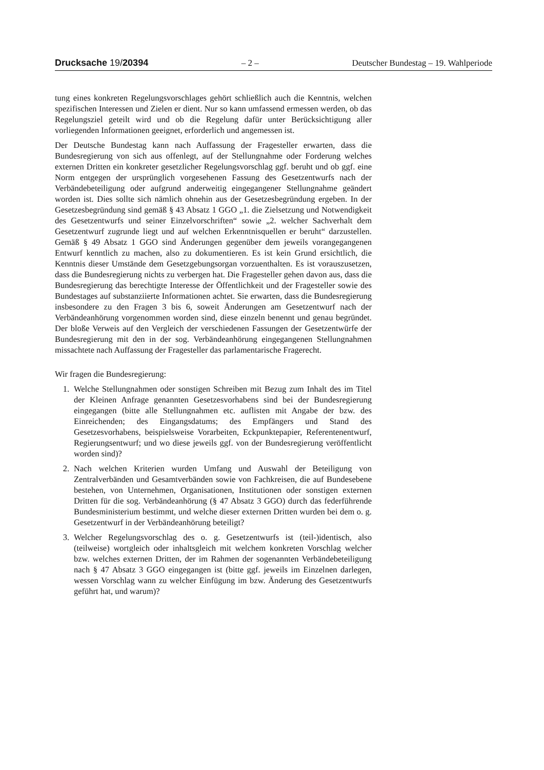Drucksache 19/20394 – 2 – Deutscher Bundestag – 19. Wahlperiode
tung eines konkreten Regelungsvorschlages gehört schließlich auch die Kenntnis, welchen spezifischen Interessen und Zielen er dient. Nur so kann umfassend ermessen werden, ob das Regelungsziel geteilt wird und ob die Regelung dafür unter Berücksichtigung aller vorliegenden Informationen geeignet, erforderlich und angemessen ist.
Der Deutsche Bundestag kann nach Auffassung der Fragesteller erwarten, dass die Bundesregierung von sich aus offenlegt, auf der Stellungnahme oder Forderung welches externen Dritten ein konkreter gesetzlicher Regelungsvorschlag ggf. beruht und ob ggf. eine Norm entgegen der ursprünglich vorgesehenen Fassung des Gesetzentwurfs nach der Verbändebeteiligung oder aufgrund anderweitig eingegangener Stellungnahme geändert worden ist. Dies sollte sich nämlich ohnehin aus der Gesetzesbegründung ergeben. In der Gesetzesbegründung sind gemäß § 43 Absatz 1 GGO „1. die Zielsetzung und Notwendigkeit des Gesetzentwurfs und seiner Einzelvorschriften“ sowie „2. welcher Sachverhalt dem Gesetzentwurf zugrunde liegt und auf welchen Erkenntnisquellen er beruht“ darzustellen. Gemäß § 49 Absatz 1 GGO sind Änderungen gegenüber dem jeweils vorangegangenen Entwurf kenntlich zu machen, also zu dokumentieren. Es ist kein Grund ersichtlich, die Kenntnis dieser Umstände dem Gesetzgebungsorgan vorzuenthalten. Es ist vorauszusetzen, dass die Bundesregierung nichts zu verbergen hat. Die Fragesteller gehen davon aus, dass die Bundesregierung das berechtigte Interesse der Öffentlichkeit und der Fragesteller sowie des Bundestages auf substanziierte Informationen achtet. Sie erwarten, dass die Bundesregierung insbesondere zu den Fragen 3 bis 6, soweit Änderungen am Gesetzentwurf nach der Verbändeanhörung vorgenommen worden sind, diese einzeln benennt und genau begründet. Der bloße Verweis auf den Vergleich der verschiedenen Fassungen der Gesetzentwürfe der Bundesregierung mit den in der sog. Verbändeanhörung eingegangenen Stellungnahmen missachtete nach Auffassung der Fragesteller das parlamentarische Fragerecht.
Wir fragen die Bundesregierung:
1. Welche Stellungnahmen oder sonstigen Schreiben mit Bezug zum Inhalt des im Titel der Kleinen Anfrage genannten Gesetzesvorhabens sind bei der Bundesregierung eingegangen (bitte alle Stellungnahmen etc. auflisten mit Angabe der bzw. des Einreichenden; des Eingangsdatums; des Empfängers und Stand des Gesetzesvorhabens, beispielsweise Vorarbeiten, Eckpunktepapier, Referentenentwurf, Regierungsentwurf; und wo diese jeweils ggf. von der Bundesregierung veröffentlicht worden sind)?
2. Nach welchen Kriterien wurden Umfang und Auswahl der Beteiligung von Zentralverbänden und Gesamtverbänden sowie von Fachkreisen, die auf Bundesebene bestehen, von Unternehmen, Organisationen, Institutionen oder sonstigen externen Dritten für die sog. Verbändeanhörung (§ 47 Absatz 3 GGO) durch das federführende Bundesministerium bestimmt, und welche dieser externen Dritten wurden bei dem o. g. Gesetzentwurf in der Verbändeanhörung beteiligt?
3. Welcher Regelungsvorschlag des o. g. Gesetzentwurfs ist (teil-)identisch, also (teilweise) wortgleich oder inhaltsgleich mit welchem konkreten Vorschlag welcher bzw. welches externen Dritten, der im Rahmen der sogenannten Verbändebeteiligung nach § 47 Absatz 3 GGO eingegangen ist (bitte ggf. jeweils im Einzelnen darlegen, wessen Vorschlag wann zu welcher Einfügung im bzw. Änderung des Gesetzentwurfs geführt hat, und warum)?